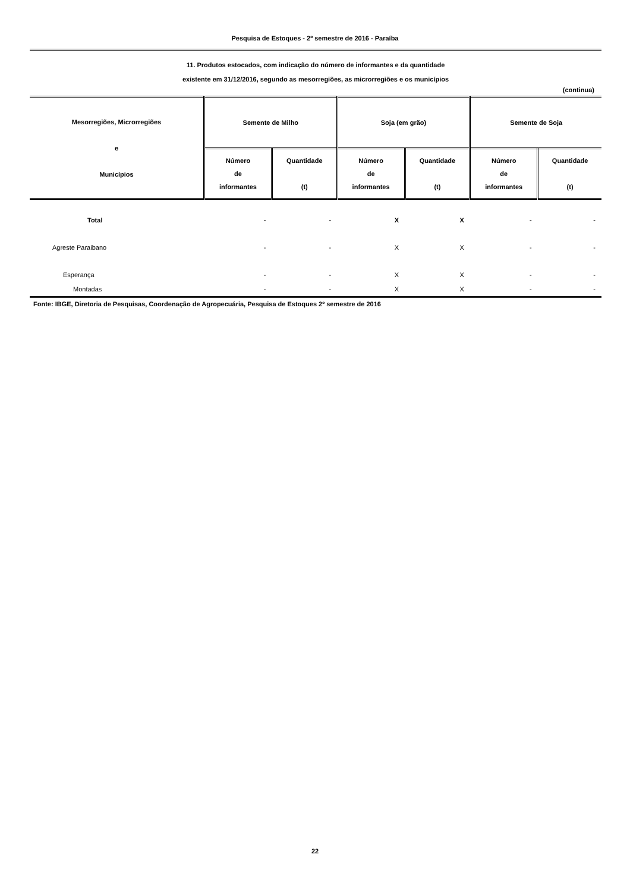Pesquisa de Estoques - 2º semestre de 2016 - Paraíba
11. Produtos estocados, com indicação do número de informantes e da quantidade
existente em 31/12/2016, segundo as mesorregiões, as microrregiões e os municípios
(continua)
| Mesorregiões, Microrregiões e Municípios | Semente de Milho | | Soja (em grão) | | Semente de Soja | |
| --- | --- | --- | --- | --- | --- | --- |
| | Número de informantes | Quantidade (t) | Número de informantes | Quantidade (t) | Número de informantes | Quantidade (t) |
| Total | - | - | X | X | - | - |
| Agreste Paraibano | - | - | X | X | - | - |
| Esperança | - | - | X | X | - | - |
| Montadas | - | - | X | X | - | - |
Fonte: IBGE, Diretoria de Pesquisas, Coordenação de Agropecuária, Pesquisa de Estoques 2º semestre de 2016
22